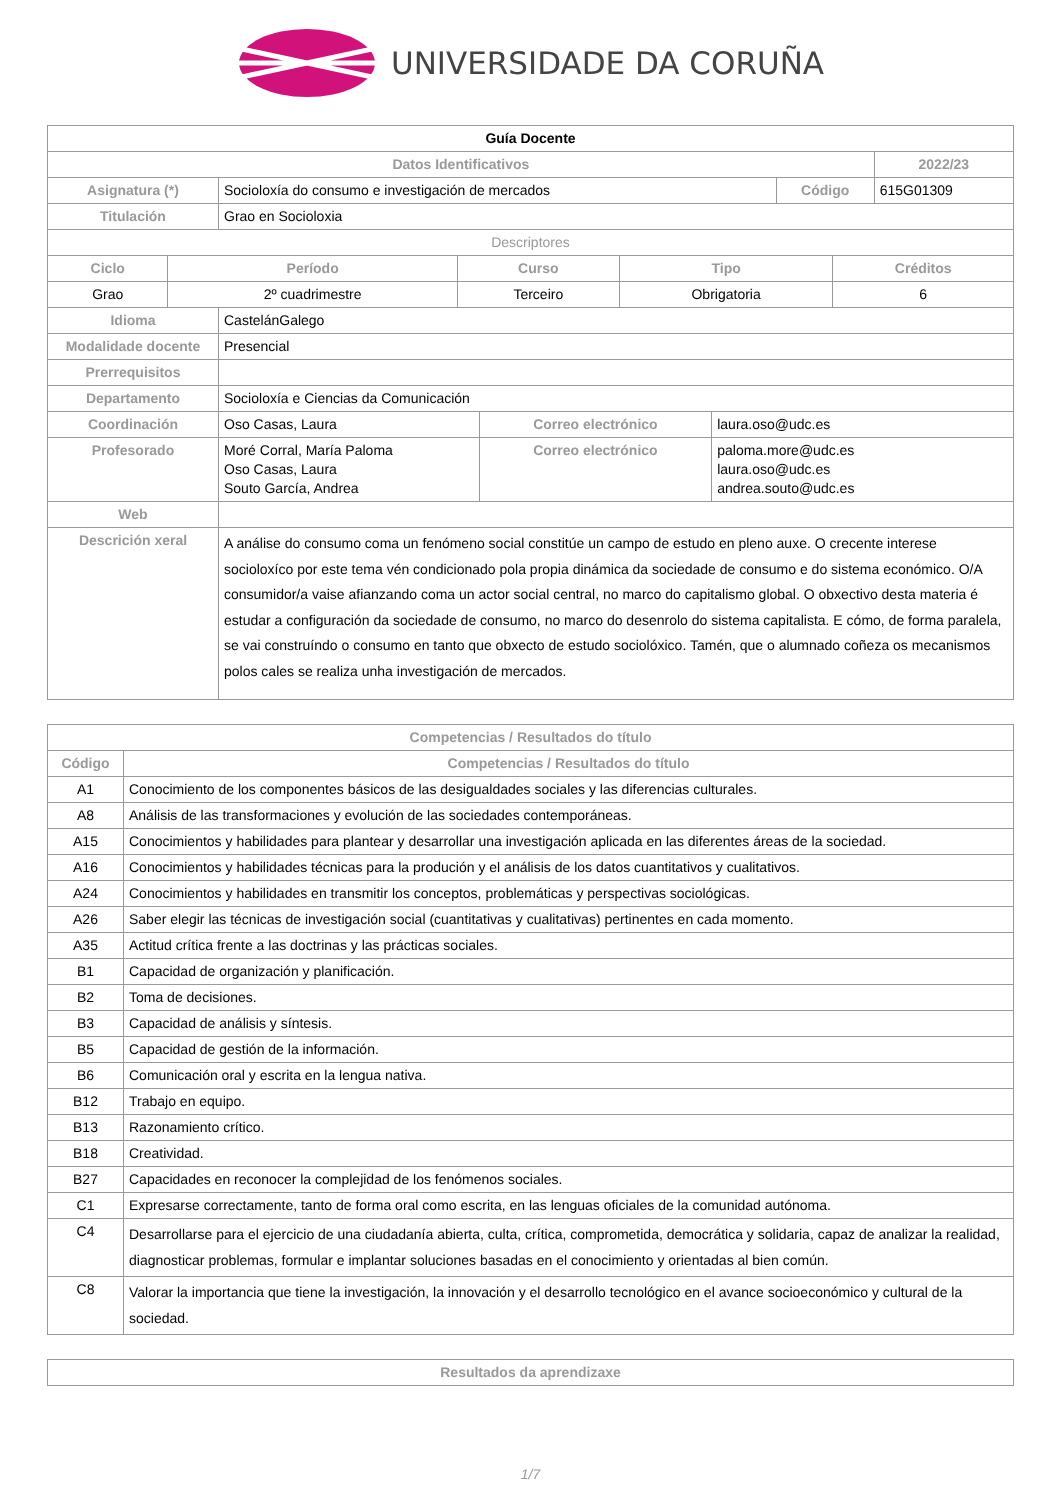UNIVERSIDADE DA CORUÑA
| Guía Docente | | | |
| Datos Identificativos | | | 2022/23 |
| Asignatura (*) | Socioloxía do consumo e investigación de mercados | Código | 615G01309 |
| Titulación | Grao en Socioloxia | | |
| Descriptores | | | |
| Ciclo | Período | Curso | Tipo | Créditos |
| --- | --- | --- | --- | --- |
| Grao | 2º cuadrimestre | Terceiro | Obrigatoria | 6 |
| Idioma | CastelánGalego | | |
| Modalidade docente | Presencial | | |
| Prerrequisitos | | | |
| Departamento | Socioloxía e Ciencias da Comunicación | | |
| Coordinación | Oso Casas, Laura | Correo electrónico | laura.oso@udc.es |
| Profesorado | Moré Corral, María Paloma Oso Casas, Laura Souto García, Andrea | Correo electrónico | paloma.more@udc.es laura.oso@udc.es andrea.souto@udc.es |
| Web | | | |
| Descrición xeral | A análise do consumo coma un fenómeno social constitúe un campo de estudo en pleno auxe. O crecente interese socioloxíco por este tema vén condicionado pola propia dinámica da sociedade de consumo e do sistema económico. O/A consumidor/a vaise afianzando coma un actor social central, no marco do capitalismo global. O obxectivo desta materia é estudar a configuración da sociedade de consumo, no marco do desenrolo do sistema capitalista. E cómo, de forma paralela, se vai construíndo o consumo en tanto que obxecto de estudo sociolóxico. Tamén, que o alumnado coñeza os mecanismos polos cales se realiza unha investigación de mercados. | | |
| Competencias / Resultados do título | |
| --- | --- |
| Código | Competencias / Resultados do título |
| A1 | Conocimiento de los componentes básicos de las desigualdades sociales y las diferencias culturales. |
| A8 | Análisis de las transformaciones y evolución de las sociedades contemporáneas. |
| A15 | Conocimientos y habilidades para plantear y desarrollar una investigación aplicada en las diferentes áreas de la sociedad. |
| A16 | Conocimientos y habilidades técnicas para la produción y el análisis de los datos cuantitativos y cualitativos. |
| A24 | Conocimientos y habilidades en transmitir los conceptos, problemáticas y perspectivas sociológicas. |
| A26 | Saber elegir las técnicas de investigación social (cuantitativas y cualitativas) pertinentes en cada momento. |
| A35 | Actitud crítica frente a las doctrinas y las prácticas sociales. |
| B1 | Capacidad de organización y planificación. |
| B2 | Toma de decisiones. |
| B3 | Capacidad de análisis y síntesis. |
| B5 | Capacidad de gestión de la información. |
| B6 | Comunicación oral y escrita en la lengua nativa. |
| B12 | Trabajo en equipo. |
| B13 | Razonamiento crítico. |
| B18 | Creatividad. |
| B27 | Capacidades en reconocer la complejidad de los fenómenos sociales. |
| C1 | Expresarse correctamente, tanto de forma oral como escrita, en las lenguas oficiales de la comunidad autónoma. |
| C4 | Desarrollarse para el ejercicio de una ciudadanía abierta, culta, crítica, comprometida, democrática y solidaria, capaz de analizar la realidad, diagnosticar problemas, formular e implantar soluciones basadas en el conocimiento y orientadas al bien común. |
| C8 | Valorar la importancia que tiene la investigación, la innovación y el desarrollo tecnológico en el avance socioeconómico y cultural de la sociedad. |
| Resultados da aprendizaxe |
| --- |
1/7